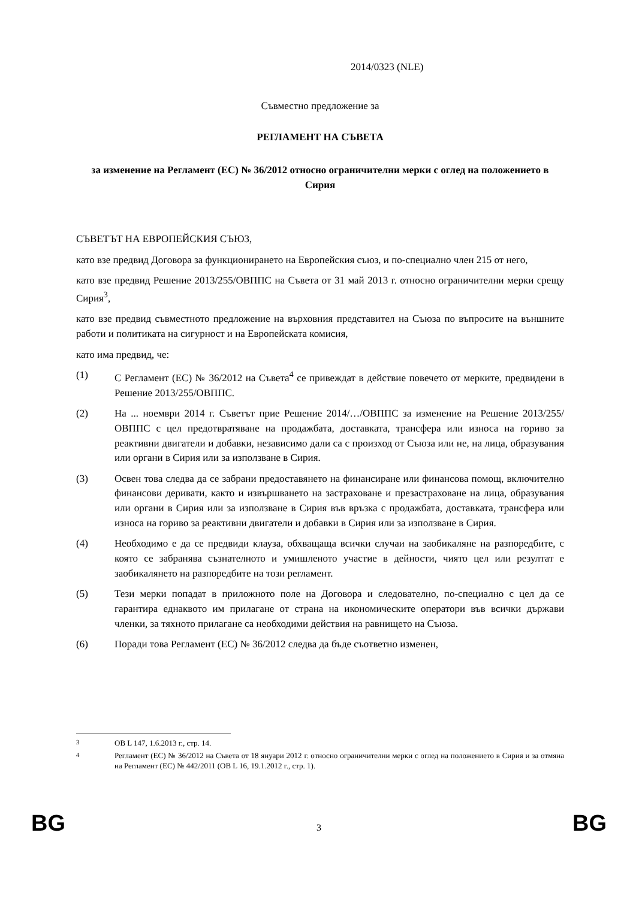2014/0323 (NLE)
Съвместно предложение за
РЕГЛАМЕНТ НА СЪВЕТА
за изменение на Регламент (ЕС) № 36/2012 относно ограничителни мерки с оглед на положението в Сирия
СЪВЕТЪТ НА ЕВРОПЕЙСКИЯ СЪЮЗ,
като взе предвид Договора за функционирането на Европейския съюз, и по-специално член 215 от него,
като взе предвид Решение 2013/255/ОВППС на Съвета от 31 май 2013 г. относно ограничителни мерки срещу Сирия<sup>3</sup>,
като взе предвид съвместното предложение на върховния представител на Съюза по въпросите на външните работи и политиката на сигурност и на Европейската комисия,
като има предвид, че:
(1) С Регламент (ЕС) № 36/2012 на Съвета<sup>4</sup> се привеждат в действие повечето от мерките, предвидени в Решение 2013/255/ОВППС.
(2) На ... ноември 2014 г. Съветът прие Решение 2014/…/ОВППС за изменение на Решение 2013/255/ОВППС с цел предотвратяване на продажбата, доставката, трансфера или износа на гориво за реактивни двигатели и добавки, независимо дали са с произход от Съюза или не, на лица, образувания или органи в Сирия или за използване в Сирия.
(3) Освен това следва да се забрани предоставянето на финансиране или финансова помощ, включително финансови деривати, както и извършването на застраховане и презастраховане на лица, образувания или органи в Сирия или за използване в Сирия във връзка с продажбата, доставката, трансфера или износа на гориво за реактивни двигатели и добавки в Сирия или за използване в Сирия.
(4) Необходимо е да се предвиди клауза, обхващаща всички случаи на заобикаляне на разпоредбите, с която се забранява съзнателното и умишленото участие в дейности, чиято цел или резултат е заобикалянето на разпоредбите на този регламент.
(5) Тези мерки попадат в приложното поле на Договора и следователно, по-специално с цел да се гарантира еднаквото им прилагане от страна на икономическите оператори във всички държави членки, за тяхното прилагане са необходими действия на равнището на Съюза.
(6) Поради това Регламент (ЕС) № 36/2012 следва да бъде съответно изменен,
<sup>3</sup> ОВ L 147, 1.6.2013 г., стр. 14.
<sup>4</sup> Регламент (ЕС) № 36/2012 на Съвета от 18 януари 2012 г. относно ограничителни мерки с оглед на положението в Сирия и за отмяна на Регламент (ЕС) № 442/2011 (ОВ L 16, 19.1.2012 г., стр. 1).
BG 3 BG